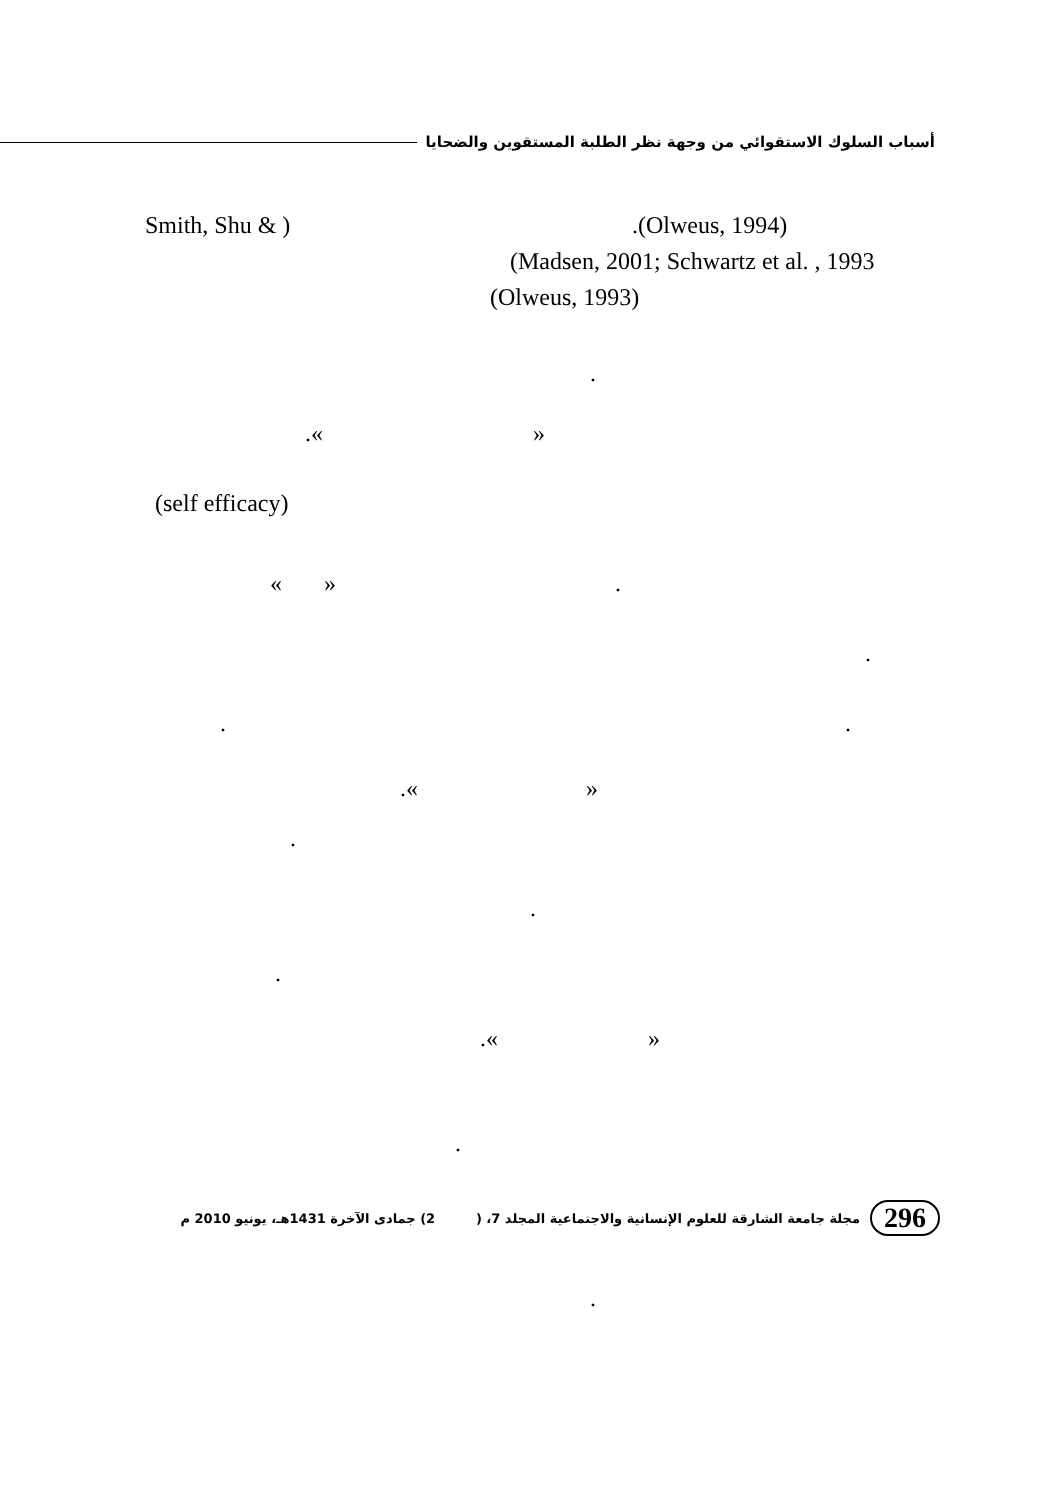أسباب السلوك الاستقوائي من وجهة نظر الطلبة المستقوين والضحايا
Smith, Shu & ) .(Olweus, 1994)
(Madsen, 2001; Schwartz et al. , 1993
(Olweus, 1993)
.
.« »
(self efficacy)
« » .
.
. .
.« »
.
.
.
.« »
.
.
296 مجلة جامعة الشارقة للعلوم الإنسانية والاجتماعية المجلد 7، ( 2) جمادى الآخرة 1431هـ، يونيو 2010 م